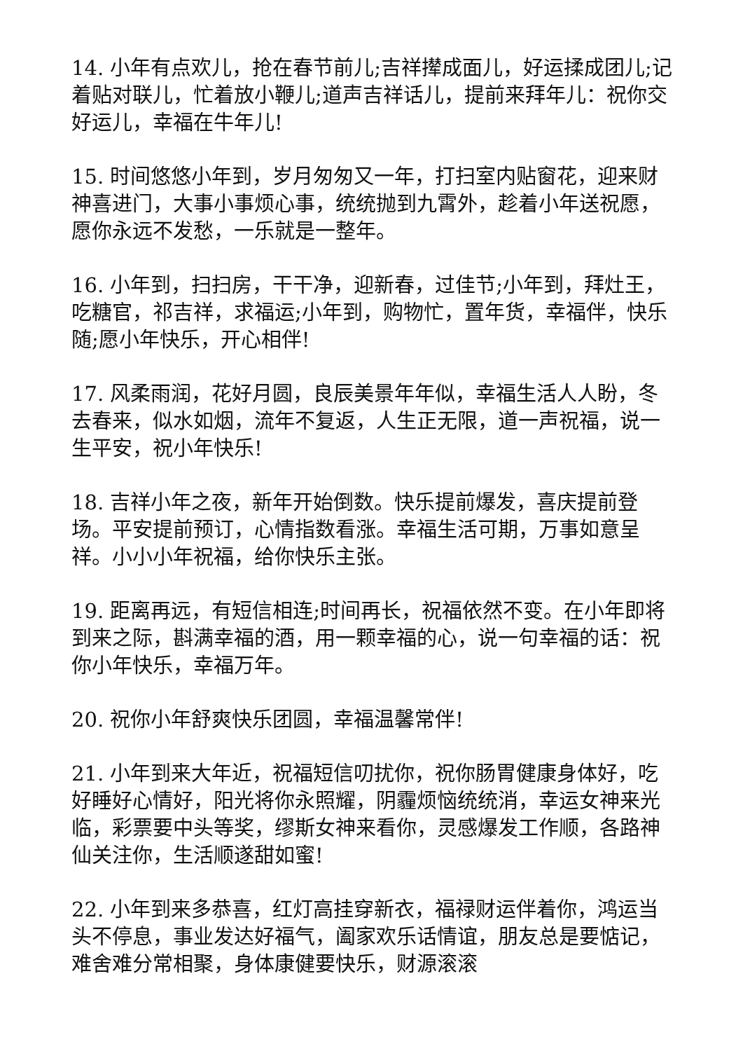14. 小年有点欢儿，抢在春节前儿;吉祥撵成面儿，好运揉成团儿;记着贴对联儿，忙着放小鞭儿;道声吉祥话儿，提前来拜年儿：祝你交好运儿，幸福在牛年儿!
15. 时间悠悠小年到，岁月匆匆又一年，打扫室内贴窗花，迎来财神喜进门，大事小事烦心事，统统抛到九霄外，趁着小年送祝愿，愿你永远不发愁，一乐就是一整年。
16. 小年到，扫扫房，干干净，迎新春，过佳节;小年到，拜灶王，吃糖官，祁吉祥，求福运;小年到，购物忙，置年货，幸福伴，快乐随;愿小年快乐，开心相伴!
17. 风柔雨润，花好月圆，良辰美景年年似，幸福生活人人盼，冬去春来，似水如烟，流年不复返，人生正无限，道一声祝福，说一生平安，祝小年快乐!
18. 吉祥小年之夜，新年开始倒数。快乐提前爆发，喜庆提前登场。平安提前预订，心情指数看涨。幸福生活可期，万事如意呈祥。小小小年祝福，给你快乐主张。
19. 距离再远，有短信相连;时间再长，祝福依然不变。在小年即将到来之际，斟满幸福的酒，用一颗幸福的心，说一句幸福的话：祝你小年快乐，幸福万年。
20. 祝你小年舒爽快乐团圆，幸福温馨常伴!
21. 小年到来大年近，祝福短信叨扰你，祝你肠胃健康身体好，吃好睡好心情好，阳光将你永照耀，阴霾烦恼统统消，幸运女神来光临，彩票要中头等奖，缪斯女神来看你，灵感爆发工作顺，各路神仙关注你，生活顺遂甜如蜜!
22. 小年到来多恭喜，红灯高挂穿新衣，福禄财运伴着你，鸿运当头不停息，事业发达好福气，阖家欢乐话情谊，朋友总是要惦记，难舍难分常相聚，身体康健要快乐，财源滚滚